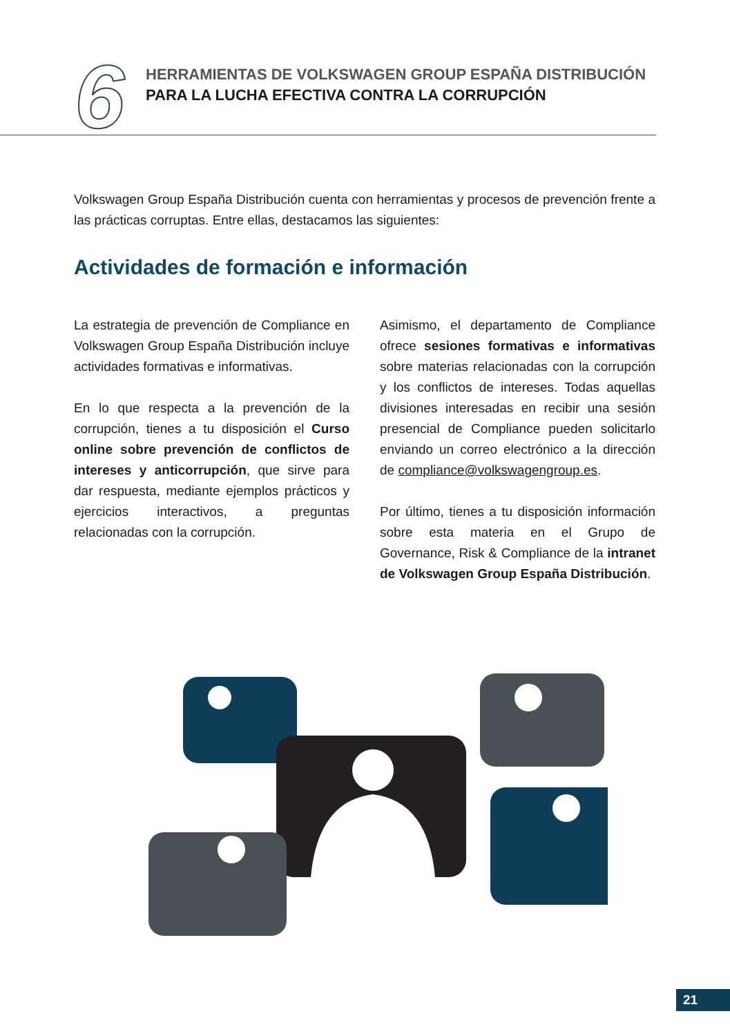HERRAMIENTAS DE VOLKSWAGEN GROUP ESPAÑA DISTRIBUCIÓN
PARA LA LUCHA EFECTIVA CONTRA LA CORRUPCIÓN
6
Volkswagen Group España Distribución cuenta con herramientas y procesos de prevención frente a las prácticas corruptas. Entre ellas, destacamos las siguientes:
Actividades de formación e información
La estrategia de prevención de Compliance en Volkswagen Group España Distribución incluye actividades formativas e informativas.
En lo que respecta a la prevención de la corrupción, tienes a tu disposición el Curso online sobre prevención de conflictos de intereses y anticorrupción, que sirve para dar respuesta, mediante ejemplos prácticos y ejercicios interactivos, a preguntas relacionadas con la corrupción.
Asimismo, el departamento de Compliance ofrece sesiones formativas e informativas sobre materias relacionadas con la corrupción y los conflictos de intereses. Todas aquellas divisiones interesadas en recibir una sesión presencial de Compliance pueden solicitarlo enviando un correo electrónico a la dirección de compliance@volkswagengroup.es.
Por último, tienes a tu disposición información sobre esta materia en el Grupo de Governance, Risk & Compliance de la intranet de Volkswagen Group España Distribución.
21